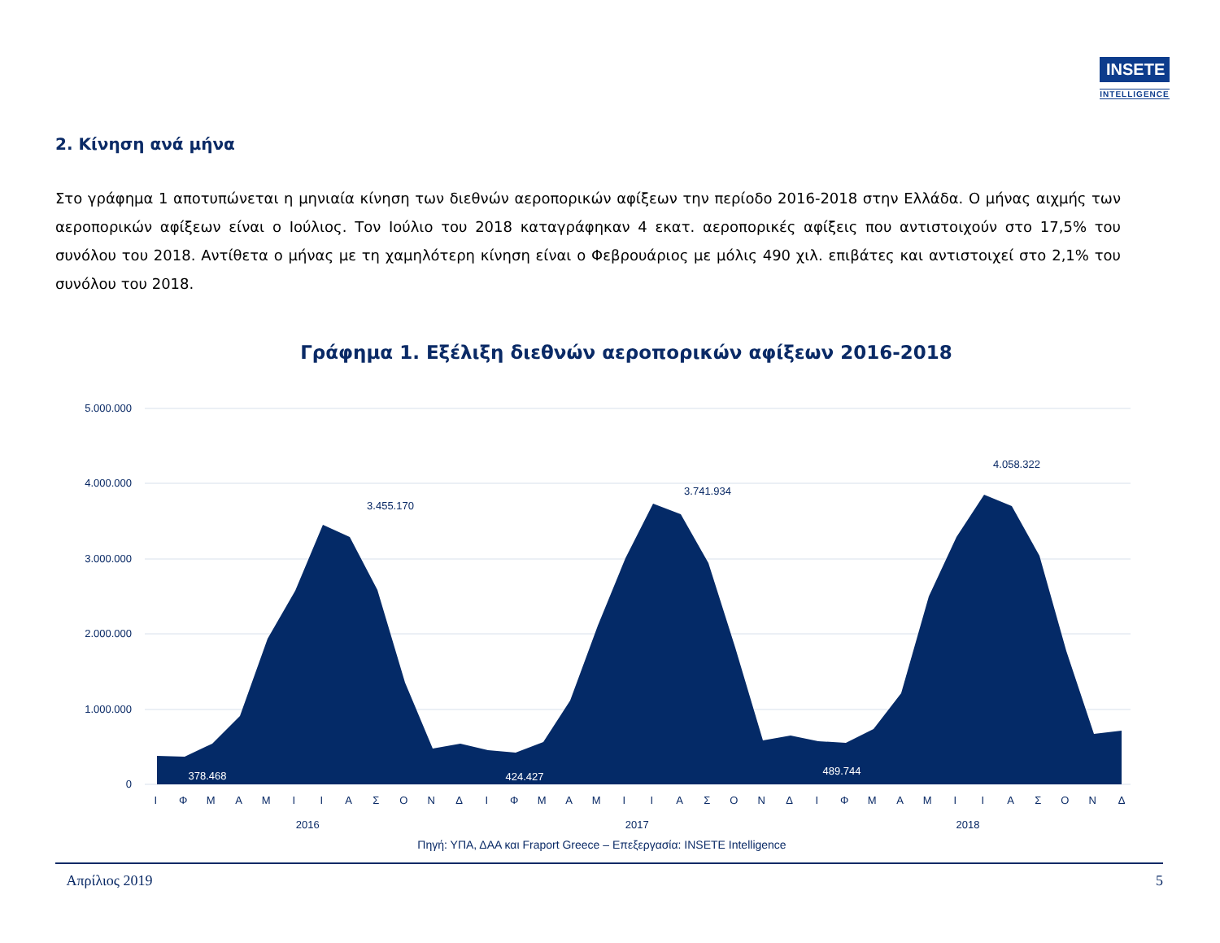INSETE
INTELLIGENCE
2. Κίνηση ανά μήνα
Στο γράφημα 1 αποτυπώνεται η μηνιαία κίνηση των διεθνών αεροπορικών αφίξεων την περίοδο 2016-2018 στην Ελλάδα. Ο μήνας αιχμής των αεροπορικών αφίξεων είναι ο Ιούλιος. Τον Ιούλιο του 2018 καταγράφηκαν 4 εκατ. αεροπορικές αφίξεις που αντιστοιχούν στο 17,5% του συνόλου του 2018. Αντίθετα ο μήνας με τη χαμηλότερη κίνηση είναι ο Φεβρουάριος με μόλις 490 χιλ. επιβάτες και αντιστοιχεί στο 2,1% του συνόλου του 2018.
Γράφημα 1. Εξέλιξη διεθνών αεροπορικών αφίξεων 2016-2018
5.000.000
4.000.000
3.000.000
2.000.000
1.000.000
0
3.455.170
3.741.934
4.058.322
378.468
424.427
489.744
Ι Φ Μ Α Μ Ι Ι Α Σ Ο Ν Δ Ι Φ Μ Α Μ Ι Ι Α Σ Ο Ν Δ Ι Φ Μ Α Μ Ι Ι Α Σ Ο Ν Δ
2016 2017 2018
Πηγή: ΥΠΑ, ΔΑΑ και Fraport Greece – Επεξεργασία: INSETE Intelligence
Απρίλιος 2019 5